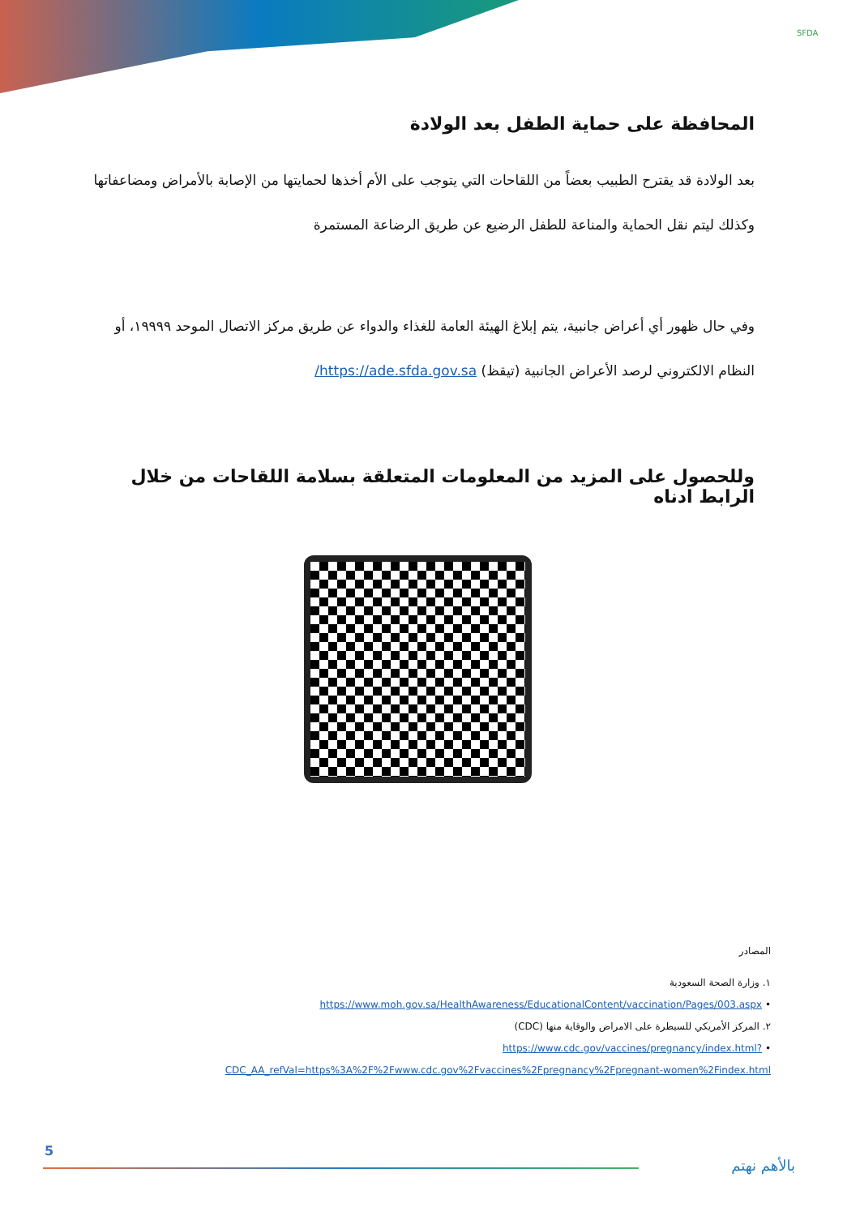SFDA
المحافظة على حماية الطفل بعد الولادة
بعد الولادة قد يقترح الطبيب بعضاً من اللقاحات التي يتوجب على الأم أخذها لحمايتها من الإصابة بالأمراض ومضاعفاتها وكذلك ليتم نقل الحماية والمناعة للطفل الرضيع عن طريق الرضاعة المستمرة
وفي حال ظهور أي أعراض جانبية، يتم إبلاغ الهيئة العامة للغذاء والدواء عن طريق مركز الاتصال الموحد ١٩٩٩٩، أو النظام الالكتروني لرصد الأعراض الجانبية (تيقظ) https://ade.sfda.gov.sa/
وللحصول على المزيد من المعلومات المتعلقة بسلامة اللقاحات من خلال الرابط ادناه
المصادر
١. وزارة الصحة السعودية
• https://www.moh.gov.sa/HealthAwareness/EducationalContent/vaccination/Pages/003.aspx
٢. المركز الأمريكي للسيطرة على الامراض والوقاية منها (CDC)
• https://www.cdc.gov/vaccines/pregnancy/index.html?CDC_AA_refVal=https%3A%2F%2Fwww.cdc.gov%2Fvaccines%2Fpregnancy%2Fpregnant-women%2Findex.html
5
بالأهم نهتم